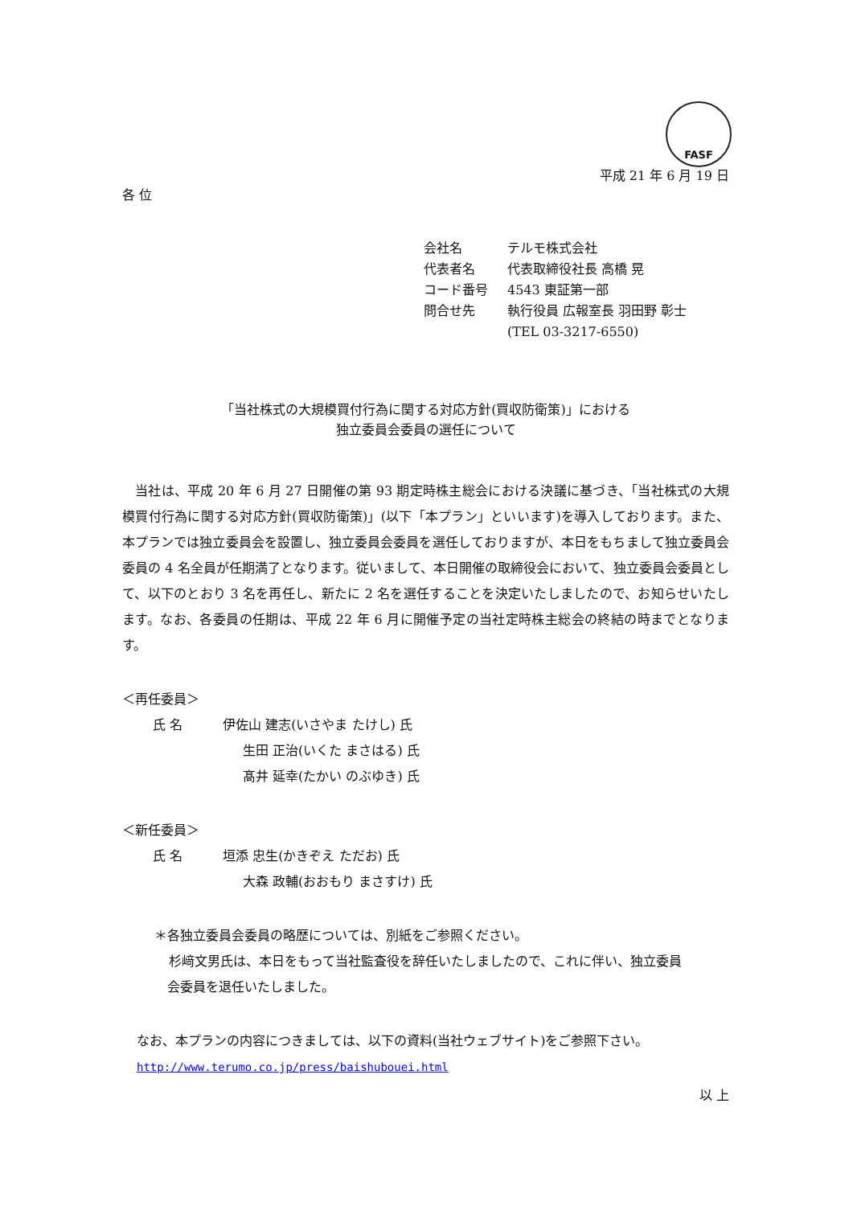FASF
平成 21 年 6 月 19 日
各 位
| 会社名 | テルモ株式会社 |
| 代表者名 | 代表取締役社長 高橋 晃 |
| コード番号 | 4543 東証第一部 |
| 問合せ先 | 執行役員 広報室長 羽田野 彰士 |
| | (TEL 03-3217-6550) |
「当社株式の大規模買付行為に関する対応方針(買収防衛策)」における
独立委員会委員の選任について
当社は、平成 20 年 6 月 27 日開催の第 93 期定時株主総会における決議に基づき、「当社株式の大規模買付行為に関する対応方針(買収防衛策)」(以下「本プラン」といいます)を導入しております。また、本プランでは独立委員会を設置し、独立委員会委員を選任しておりますが、本日をもちまして独立委員会委員の 4 名全員が任期満了となります。従いまして、本日開催の取締役会において、独立委員会委員として、以下のとおり 3 名を再任し、新たに 2 名を選任することを決定いたしましたので、お知らせいたします。なお、各委員の任期は、平成 22 年 6 月に開催予定の当社定時株主総会の終結の時までとなります。
＜再任委員＞
氏 名 伊佐山 建志(いさやま たけし) 氏
生田 正治(いくた まさはる) 氏
髙井 延幸(たかい のぶゆき) 氏
＜新任委員＞
氏 名 垣添 忠生(かきぞえ ただお) 氏
大森 政輔(おおもり まさすけ) 氏
＊各独立委員会委員の略歴については、別紙をご参照ください。
杉﨑文男氏は、本日をもって当社監査役を辞任いたしましたので、これに伴い、独立委員
会委員を退任いたしました。
なお、本プランの内容につきましては、以下の資料(当社ウェブサイト)をご参照下さい。
http://www.terumo.co.jp/press/baishubouei.html
以 上